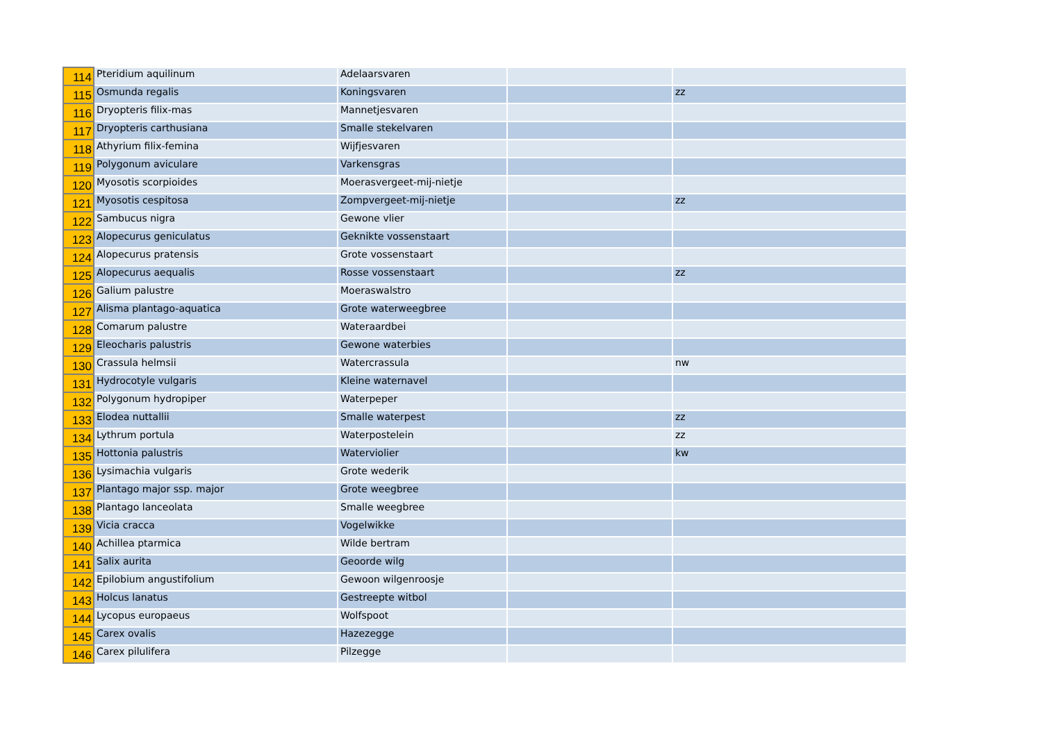| 114 | Pteridium aquilinum | Adelaarsvaren | | |
| 115 | Osmunda regalis | Koningsvaren | | zz |
| 116 | Dryopteris filix-mas | Mannetjesvaren | | |
| 117 | Dryopteris carthusiana | Smalle stekelvaren | | |
| 118 | Athyrium filix-femina | Wijfjesvaren | | |
| 119 | Polygonum aviculare | Varkensgras | | |
| 120 | Myosotis scorpioides | Moerasvergeet-mij-nietje | | |
| 121 | Myosotis cespitosa | Zompvergeet-mij-nietje | | zz |
| 122 | Sambucus nigra | Gewone vlier | | |
| 123 | Alopecurus geniculatus | Geknikte vossenstaart | | |
| 124 | Alopecurus pratensis | Grote vossenstaart | | |
| 125 | Alopecurus aequalis | Rosse vossenstaart | | zz |
| 126 | Galium palustre | Moeraswalstro | | |
| 127 | Alisma plantago-aquatica | Grote waterweegbree | | |
| 128 | Comarum palustre | Wateraardbei | | |
| 129 | Eleocharis palustris | Gewone waterbies | | |
| 130 | Crassula helmsii | Watercrassula | | nw |
| 131 | Hydrocotyle vulgaris | Kleine waternavel | | |
| 132 | Polygonum hydropiper | Waterpeper | | |
| 133 | Elodea nuttallii | Smalle waterpest | | zz |
| 134 | Lythrum portula | Waterpostelein | | zz |
| 135 | Hottonia palustris | Waterviolier | | kw |
| 136 | Lysimachia vulgaris | Grote wederik | | |
| 137 | Plantago major ssp. major | Grote weegbree | | |
| 138 | Plantago lanceolata | Smalle weegbree | | |
| 139 | Vicia cracca | Vogelwikke | | |
| 140 | Achillea ptarmica | Wilde bertram | | |
| 141 | Salix aurita | Geoorde wilg | | |
| 142 | Epilobium angustifolium | Gewoon wilgenroosje | | |
| 143 | Holcus lanatus | Gestreepte witbol | | |
| 144 | Lycopus europaeus | Wolfspoot | | |
| 145 | Carex ovalis | Hazezegge | | |
| 146 | Carex pilulifera | Pilzegge | | |